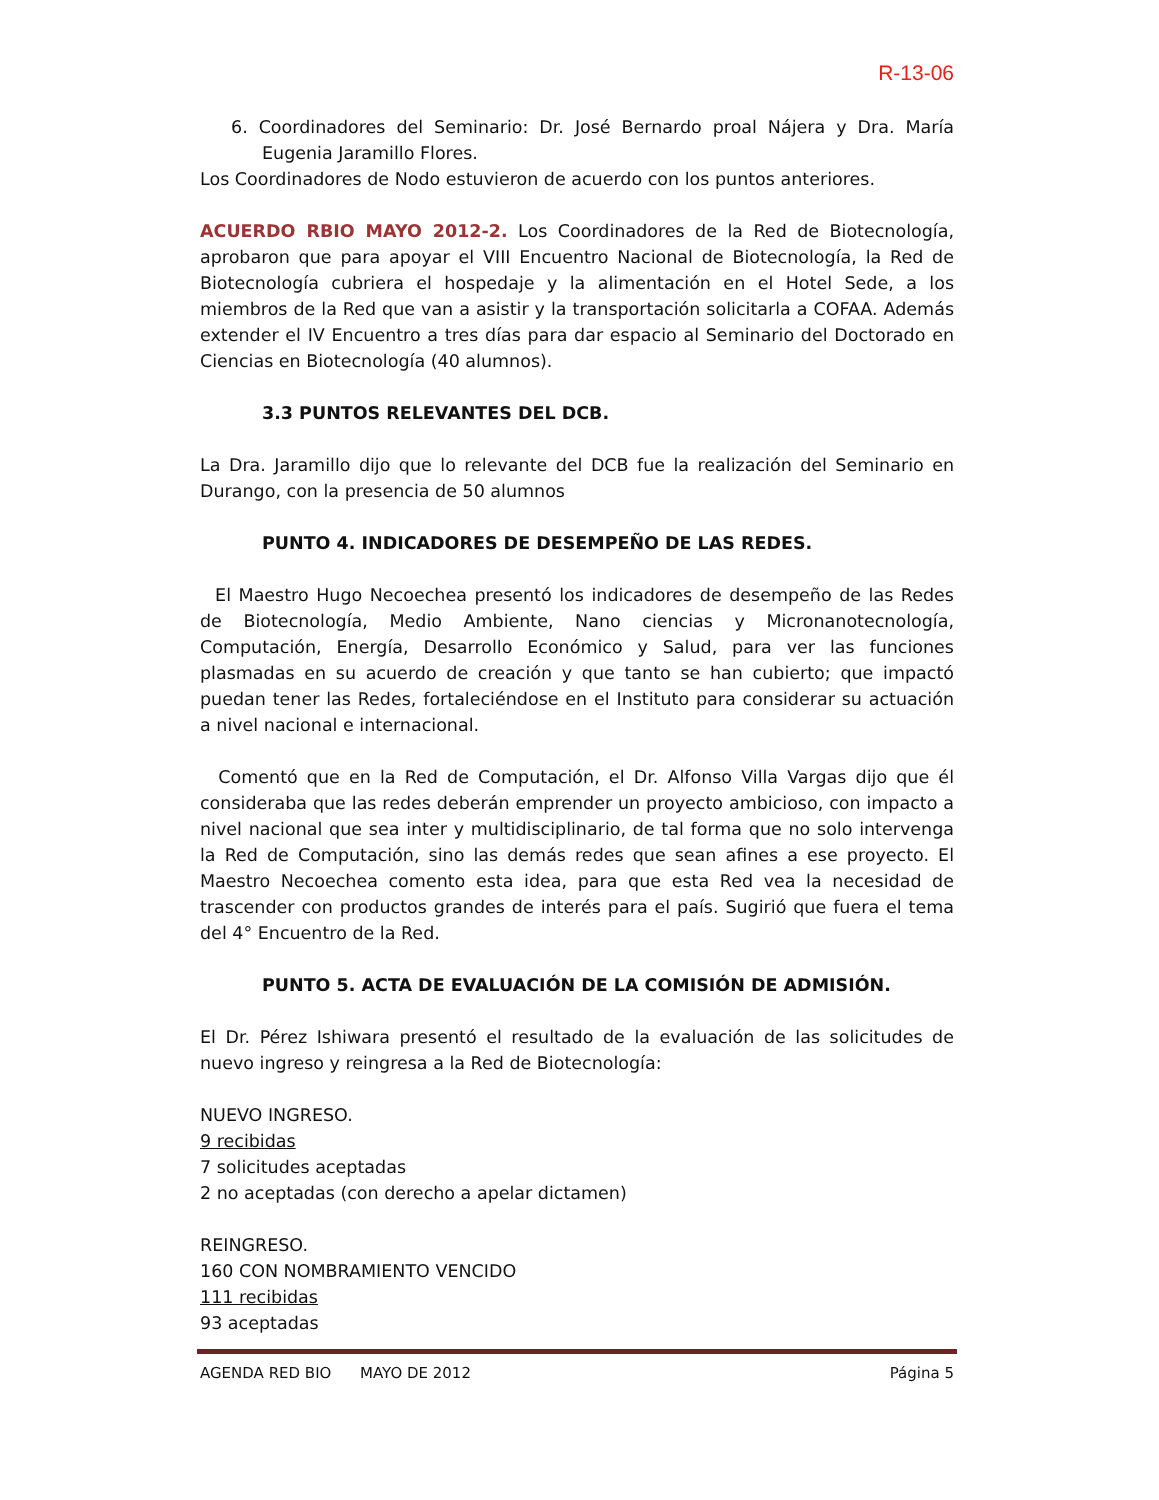R-13-06
6. Coordinadores del Seminario: Dr. José Bernardo proal Nájera y Dra. María Eugenia Jaramillo Flores.
Los Coordinadores de Nodo estuvieron de acuerdo con los puntos anteriores.
ACUERDO RBIO MAYO 2012-2. Los Coordinadores de la Red de Biotecnología, aprobaron que para apoyar el VIII Encuentro Nacional de Biotecnología, la Red de Biotecnología cubriera el hospedaje y la alimentación en el Hotel Sede, a los miembros de la Red que van a asistir y la transportación solicitarla a COFAA. Además extender el IV Encuentro a tres días para dar espacio al Seminario del Doctorado en Ciencias en Biotecnología (40 alumnos).
3.3 PUNTOS RELEVANTES DEL DCB.
La Dra. Jaramillo dijo que lo relevante del DCB fue la realización del Seminario en Durango, con la presencia de 50 alumnos
PUNTO 4. INDICADORES DE DESEMPEÑO DE LAS REDES.
El Maestro Hugo Necoechea presentó los indicadores de desempeño de las Redes de Biotecnología, Medio Ambiente, Nano ciencias y Micronanotecnología, Computación, Energía, Desarrollo Económico y Salud, para ver las funciones plasmadas en su acuerdo de creación y que tanto se han cubierto; que impactó puedan tener las Redes, fortaleciéndose en el Instituto para considerar su actuación a nivel nacional e internacional.
Comentó que en la Red de Computación, el Dr. Alfonso Villa Vargas dijo que él consideraba que las redes deberán emprender un proyecto ambicioso, con impacto a nivel nacional que sea inter y multidisciplinario, de tal forma que no solo intervenga la Red de Computación, sino las demás redes que sean afines a ese proyecto. El Maestro Necoechea comento esta idea, para que esta Red vea la necesidad de trascender con productos grandes de interés para el país. Sugirió que fuera el tema del 4° Encuentro de la Red.
PUNTO 5. ACTA DE EVALUACIÓN DE LA COMISIÓN DE ADMISIÓN.
El Dr. Pérez Ishiwara presentó el resultado de la evaluación de las solicitudes de nuevo ingreso y reingresa a la Red de Biotecnología:
NUEVO INGRESO.
9 recibidas
7 solicitudes aceptadas
2 no aceptadas (con derecho a apelar dictamen)
REINGRESO.
160 CON NOMBRAMIENTO VENCIDO
111 recibidas
93 aceptadas
AGENDA RED BIO MAYO DE 2012 Página 5